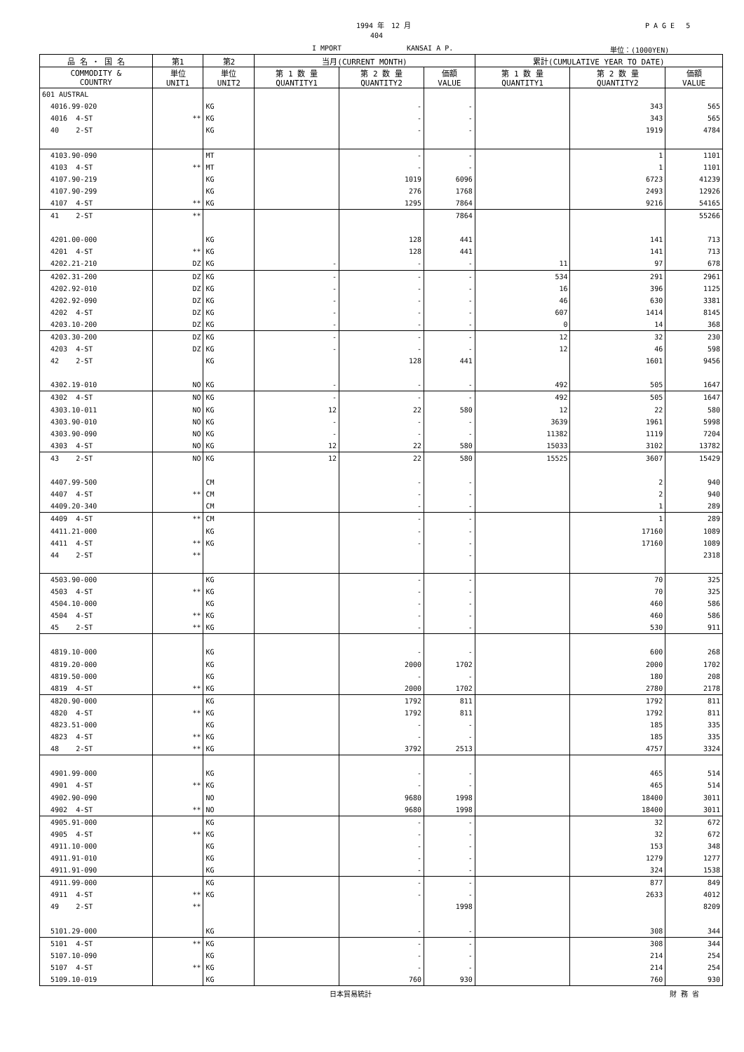1994 年　12 月 P A G E　 5
404
I MPORT KANSAI A P. 単位：(1000YEN)
| 品 名 ・ 国 名 | 第1 | 第2 | 当月(CURRENT MONTH) | | | 累計(CUMULATIVE YEAR TO DATE) | | |
| --- | --- | --- | --- | --- | --- | --- | --- | --- |
| COMMODITY & COUNTRY | 単位 UNIT1 | 単位 UNIT2 | 第 1 数 量 QUANTITY1 | 第 2 数 量 QUANTITY2 | 価額 VALUE | 第 1 数 量 QUANTITY1 | 第 2 数 量 QUANTITY2 | 価額 VALUE |
| 601 AUSTRAL | | | | | | | | |
| 4016.99-020 | | KG | | - | - | | 343 | 565 |
| 4016 4-ST | ** | KG | | - | - | | 343 | 565 |
| 40 2-ST | | KG | | - | - | | 1919 | 4784 |
| 4103.90-090 | | MT | | - | - | | 1 | 1101 |
| 4103 4-ST | ** | MT | | - | - | | 1 | 1101 |
| 4107.90-219 | | KG | | 1019 | 6096 | | 6723 | 41239 |
| 4107.90-299 | | KG | | 276 | 1768 | | 2493 | 12926 |
| 4107 4-ST | ** | KG | | 1295 | 7864 | | 9216 | 54165 |
| 41 2-ST | ** | | | | 7864 | | | 55266 |
| 4201.00-000 | | KG | | 128 | 441 | | 141 | 713 |
| 4201 4-ST | ** | KG | | 128 | 441 | | 141 | 713 |
| 4202.21-210 | DZ | KG | - | - | - | 11 | 97 | 678 |
| 4202.31-200 | DZ | KG | - | - | - | 534 | 291 | 2961 |
| 4202.92-010 | DZ | KG | - | - | - | 16 | 396 | 1125 |
| 4202.92-090 | DZ | KG | - | - | - | 46 | 630 | 3381 |
| 4202 4-ST | DZ | KG | - | - | - | 607 | 1414 | 8145 |
| 4203.10-200 | DZ | KG | - | - | - | 0 | 14 | 368 |
| 4203.30-200 | DZ | KG | - | - | - | 12 | 32 | 230 |
| 4203 4-ST | DZ | KG | - | - | - | 12 | 46 | 598 |
| 42 2-ST | | KG | | 128 | 441 | | 1601 | 9456 |
| 4302.19-010 | NO | KG | - | - | - | 492 | 505 | 1647 |
| 4302 4-ST | NO | KG | - | - | - | 492 | 505 | 1647 |
| 4303.10-011 | NO | KG | 12 | 22 | 580 | 12 | 22 | 580 |
| 4303.90-010 | NO | KG | - | - | - | 3639 | 1961 | 5998 |
| 4303.90-090 | NO | KG | - | - | - | 11382 | 1119 | 7204 |
| 4303 4-ST | NO | KG | 12 | 22 | 580 | 15033 | 3102 | 13782 |
| 43 2-ST | NO | KG | 12 | 22 | 580 | 15525 | 3607 | 15429 |
| 4407.99-500 | | CM | | - | - | | 2 | 940 |
| 4407 4-ST | ** | CM | | - | - | | 2 | 940 |
| 4409.20-340 | | CM | | - | - | | 1 | 289 |
| 4409 4-ST | ** | CM | | - | - | | 1 | 289 |
| 4411.21-000 | | KG | | - | - | | 17160 | 1089 |
| 4411 4-ST | ** | KG | | - | - | | 17160 | 1089 |
| 44 2-ST | ** | | | | - | | | 2318 |
| 4503.90-000 | | KG | | - | - | | 70 | 325 |
| 4503 4-ST | ** | KG | | - | - | | 70 | 325 |
| 4504.10-000 | | KG | | - | - | | 460 | 586 |
| 4504 4-ST | ** | KG | | - | - | | 460 | 586 |
| 45 2-ST | ** | KG | | - | - | | 530 | 911 |
| 4819.10-000 | | KG | | - | - | | 600 | 268 |
| 4819.20-000 | | KG | | 2000 | 1702 | | 2000 | 1702 |
| 4819.50-000 | | KG | | - | - | | 180 | 208 |
| 4819 4-ST | ** | KG | | 2000 | 1702 | | 2780 | 2178 |
| 4820.90-000 | | KG | | 1792 | 811 | | 1792 | 811 |
| 4820 4-ST | ** | KG | | 1792 | 811 | | 1792 | 811 |
| 4823.51-000 | | KG | | - | - | | 185 | 335 |
| 4823 4-ST | ** | KG | | - | - | | 185 | 335 |
| 48 2-ST | ** | KG | | 3792 | 2513 | | 4757 | 3324 |
| 4901.99-000 | | KG | | - | - | | 465 | 514 |
| 4901 4-ST | ** | KG | | - | - | | 465 | 514 |
| 4902.90-090 | | NO | | 9680 | 1998 | | 18400 | 3011 |
| 4902 4-ST | ** | NO | | 9680 | 1998 | | 18400 | 3011 |
| 4905.91-000 | | KG | | - | - | | 32 | 672 |
| 4905 4-ST | ** | KG | | - | - | | 32 | 672 |
| 4911.10-000 | | KG | | - | - | | 153 | 348 |
| 4911.91-010 | | KG | | - | - | | 1279 | 1277 |
| 4911.91-090 | | KG | | - | - | | 324 | 1538 |
| 4911.99-000 | | KG | | - | - | | 877 | 849 |
| 4911 4-ST | ** | KG | | - | - | | 2633 | 4012 |
| 49 2-ST | ** | | | | 1998 | | | 8209 |
| 5101.29-000 | | KG | | - | - | | 308 | 344 |
| 5101 4-ST | ** | KG | | - | - | | 308 | 344 |
| 5107.10-090 | | KG | | - | - | | 214 | 254 |
| 5107 4-ST | ** | KG | | - | - | | 214 | 254 |
| 5109.10-019 | | KG | | 760 | 930 | | 760 | 930 |
日本貿易統計 財 務 省